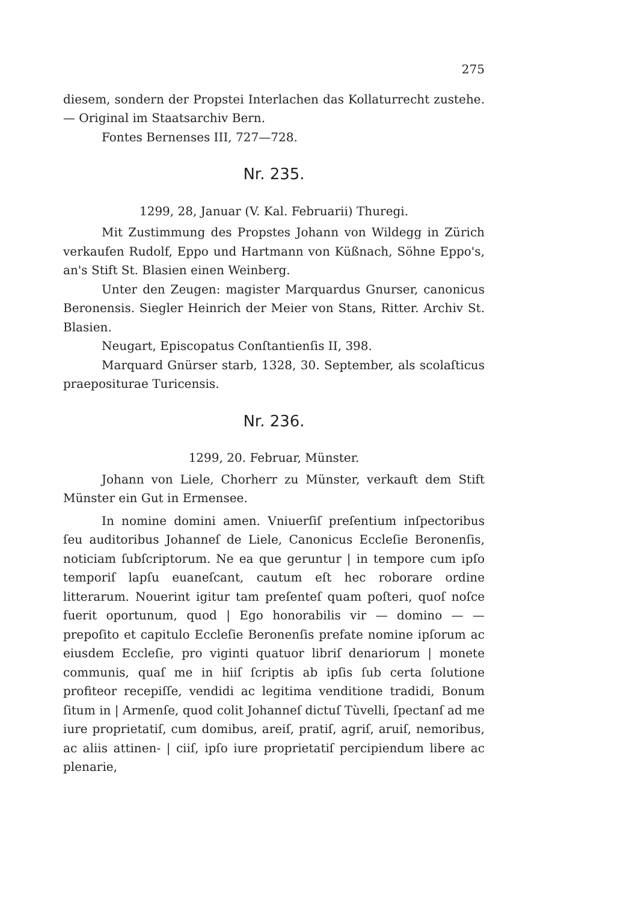275
diesem, sondern der Propstei Interlachen das Kollaturrecht zustehe. — Original im Staatsarchiv Bern.
Fontes Bernenses III, 727—728.
Nr. 235.
1299, 28, Januar (V. Kal. Februarii) Thuregi.
Mit Zustimmung des Propstes Johann von Wildegg in Zürich verkaufen Rudolf, Eppo und Hartmann von Küßnach, Söhne Eppo's, an's Stift St. Blasien einen Weinberg.
Unter den Zeugen: magister Marquardus Gnurser, canonicus Beronensis. Siegler Heinrich der Meier von Stans, Ritter. Archiv St. Blasien.
Neugart, Episcopatus Conſtantienſis II, 398.
Marquard Gnürser starb, 1328, 30. September, als scolaſticus praepositurae Turicensis.
Nr. 236.
1299, 20. Februar, Münster.
Johann von Liele, Chorherr zu Münster, verkauft dem Stift Münster ein Gut in Ermensee.
In nomine domini amen. Vniuerſiſ preſentium inſpectoribus ſeu auditoribus Johanneſ de Liele, Canonicus Eccleſie Beronenſis, noticiam ſubſcriptorum. Ne ea que geruntur | in tempore cum ipſo temporiſ lapſu euaneſcant, cautum eſt hec roborare ordine litterarum. Nouerint igitur tam preſenteſ quam poſteri, quoſ noſce fuerit oportunum, quod | Ego honorabilis vir — domino — — prepoſito et capitulo Eccleſie Beronenſis prefate nomine ipſorum ac eiusdem Eccleſie, pro viginti quatuor libriſ denariorum | monete communis, quaſ me in hiiſ ſcriptis ab ipſis ſub certa ſolutione profiteor recepiſſe, vendidi ac legitima venditione tradidi, Bonum ſitum in | Armenſe, quod colit Johanneſ dictuſ Tùvelli, ſpectanſ ad me iure proprietatiſ, cum domibus, areiſ, pratiſ, agriſ, aruiſ, nemoribus, ac aliis attinen- | ciiſ, ipſo iure proprietatiſ percipiendum libere ac plenarie,